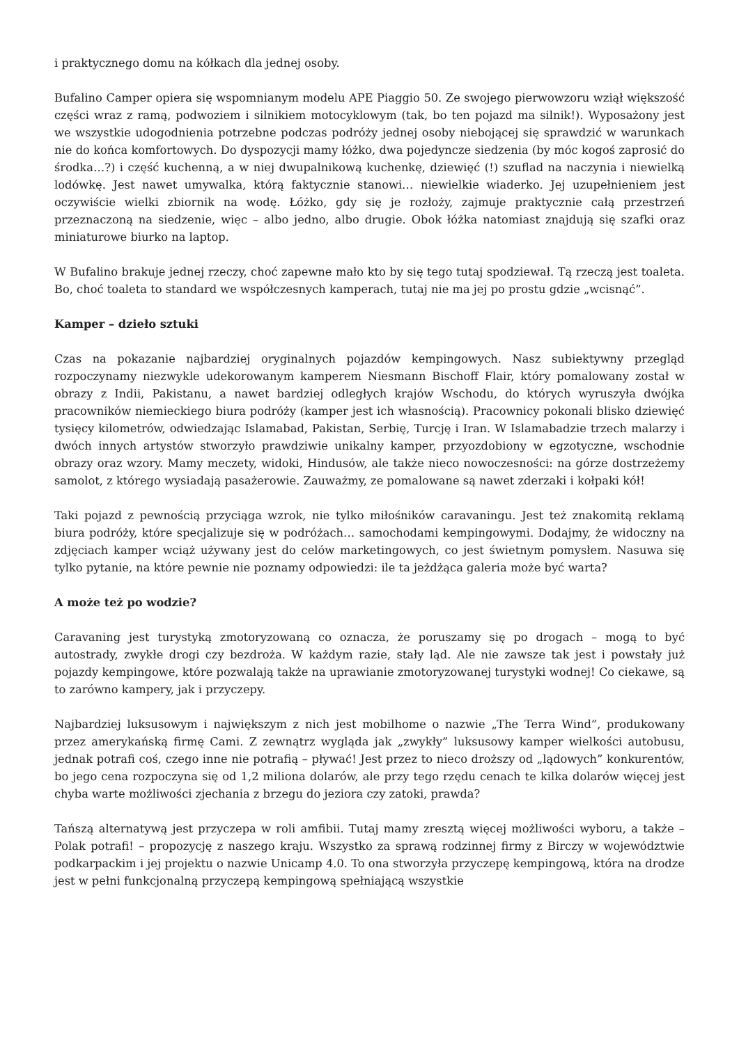i praktycznego domu na kółkach dla jednej osoby.
Bufalino Camper opiera się wspomnianym modelu APE Piaggio 50. Ze swojego pierwowzoru wziął większość części wraz z ramą, podwoziem i silnikiem motocyklowym (tak, bo ten pojazd ma silnik!). Wyposażony jest we wszystkie udogodnienia potrzebne podczas podróży jednej osoby niebojącej się sprawdzić w warunkach nie do końca komfortowych. Do dyspozycji mamy łóżko, dwa pojedyncze siedzenia (by móc kogoś zaprosić do środka…?) i część kuchenną, a w niej dwupalnikową kuchenkę, dziewięć (!) szuflad na naczynia i niewielką lodówkę. Jest nawet umywalka, którą faktycznie stanowi… niewielkie wiaderko. Jej uzupełnieniem jest oczywiście wielki zbiornik na wodę. Łóżko, gdy się je rozłoży, zajmuje praktycznie całą przestrzeń przeznaczoną na siedzenie, więc – albo jedno, albo drugie. Obok łóżka natomiast znajdują się szafki oraz miniaturowe biurko na laptop.
W Bufalino brakuje jednej rzeczy, choć zapewne mało kto by się tego tutaj spodziewał. Tą rzeczą jest toaleta. Bo, choć toaleta to standard we współczesnych kamperach, tutaj nie ma jej po prostu gdzie „wcisnąć”.
Kamper – dzieło sztuki
Czas na pokazanie najbardziej oryginalnych pojazdów kempingowych. Nasz subiektywny przegląd rozpoczynamy niezwykle udekorowanym kamperem Niesmann Bischoff Flair, który pomalowany został w obrazy z Indii, Pakistanu, a nawet bardziej odległych krajów Wschodu, do których wyruszyła dwójka pracowników niemieckiego biura podróży (kamper jest ich własnością). Pracownicy pokonali blisko dziewięć tysięcy kilometrów, odwiedzając Islamabad, Pakistan, Serbię, Turcję i Iran. W Islamabadzie trzech malarzy i dwóch innych artystów stworzyło prawdziwie unikalny kamper, przyozdobiony w egzotyczne, wschodnie obrazy oraz wzory. Mamy meczety, widoki, Hindusów, ale także nieco nowoczesności: na górze dostrzeżemy samolot, z którego wysiadają pasażerowie. Zauważmy, ze pomalowane są nawet zderzaki i kołpaki kół!
Taki pojazd z pewnością przyciąga wzrok, nie tylko miłośników caravaningu. Jest też znakomitą reklamą biura podróży, które specjalizuje się w podróżach… samochodami kempingowymi. Dodajmy, że widoczny na zdjęciach kamper wciąż używany jest do celów marketingowych, co jest świetnym pomysłem. Nasuwa się tylko pytanie, na które pewnie nie poznamy odpowiedzi: ile ta jeżdżąca galeria może być warta?
A może też po wodzie?
Caravaning jest turystyką zmotoryzowaną co oznacza, że poruszamy się po drogach – mogą to być autostrady, zwykłe drogi czy bezdroża. W każdym razie, stały ląd. Ale nie zawsze tak jest i powstały już pojazdy kempingowe, które pozwalają także na uprawianie zmotoryzowanej turystyki wodnej! Co ciekawe, są to zarówno kampery, jak i przyczepy.
Najbardziej luksusowym i największym z nich jest mobilhome o nazwie „The Terra Wind”, produkowany przez amerykańską firmę Cami. Z zewnątrz wygląda jak „zwykły” luksusowy kamper wielkości autobusu, jednak potrafi coś, czego inne nie potrafią – pływać! Jest przez to nieco droższy od „lądowych” konkurentów, bo jego cena rozpoczyna się od 1,2 miliona dolarów, ale przy tego rzędu cenach te kilka dolarów więcej jest chyba warte możliwości zjechania z brzegu do jeziora czy zatoki, prawda?
Tańszą alternatywą jest przyczepa w roli amfibii. Tutaj mamy zresztą więcej możliwości wyboru, a także – Polak potrafi! – propozycję z naszego kraju. Wszystko za sprawą rodzinnej firmy z Birczy w województwie podkarpackim i jej projektu o nazwie Unicamp 4.0. To ona stworzyła przyczepę kempingową, która na drodze jest w pełni funkcjonalną przyczepą kempingową spełniającą wszystkie